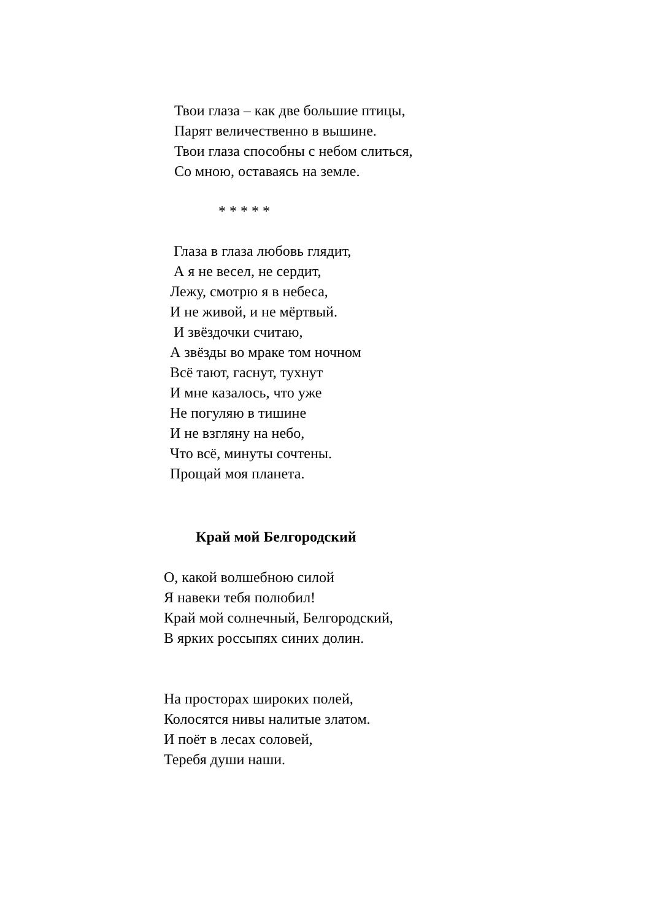Твои глаза – как две большие птицы,
Парят величественно в вышине.
Твои глаза способны с небом слиться,
Со мною, оставаясь на земле.
* * * * *
Глаза в глаза любовь глядит,
А я не весел, не сердит,
Лежу, смотрю я в небеса,
И не живой, и не мёртвый.
И звёздочки считаю,
А звёзды во мраке том ночном
Всё тают, гаснут, тухнут
И мне казалось, что уже
Не погуляю в тишине
И не взгляну на небо,
Что всё, минуты сочтены.
Прощай моя планета.
Край мой Белгородский
О, какой волшебною силой
Я навеки тебя полюбил!
Край мой солнечный, Белгородский,
В ярких россыпях синих долин.
На просторах широких полей,
Колосятся нивы налитые златом.
И поёт в лесах соловей,
Теребя души наши.